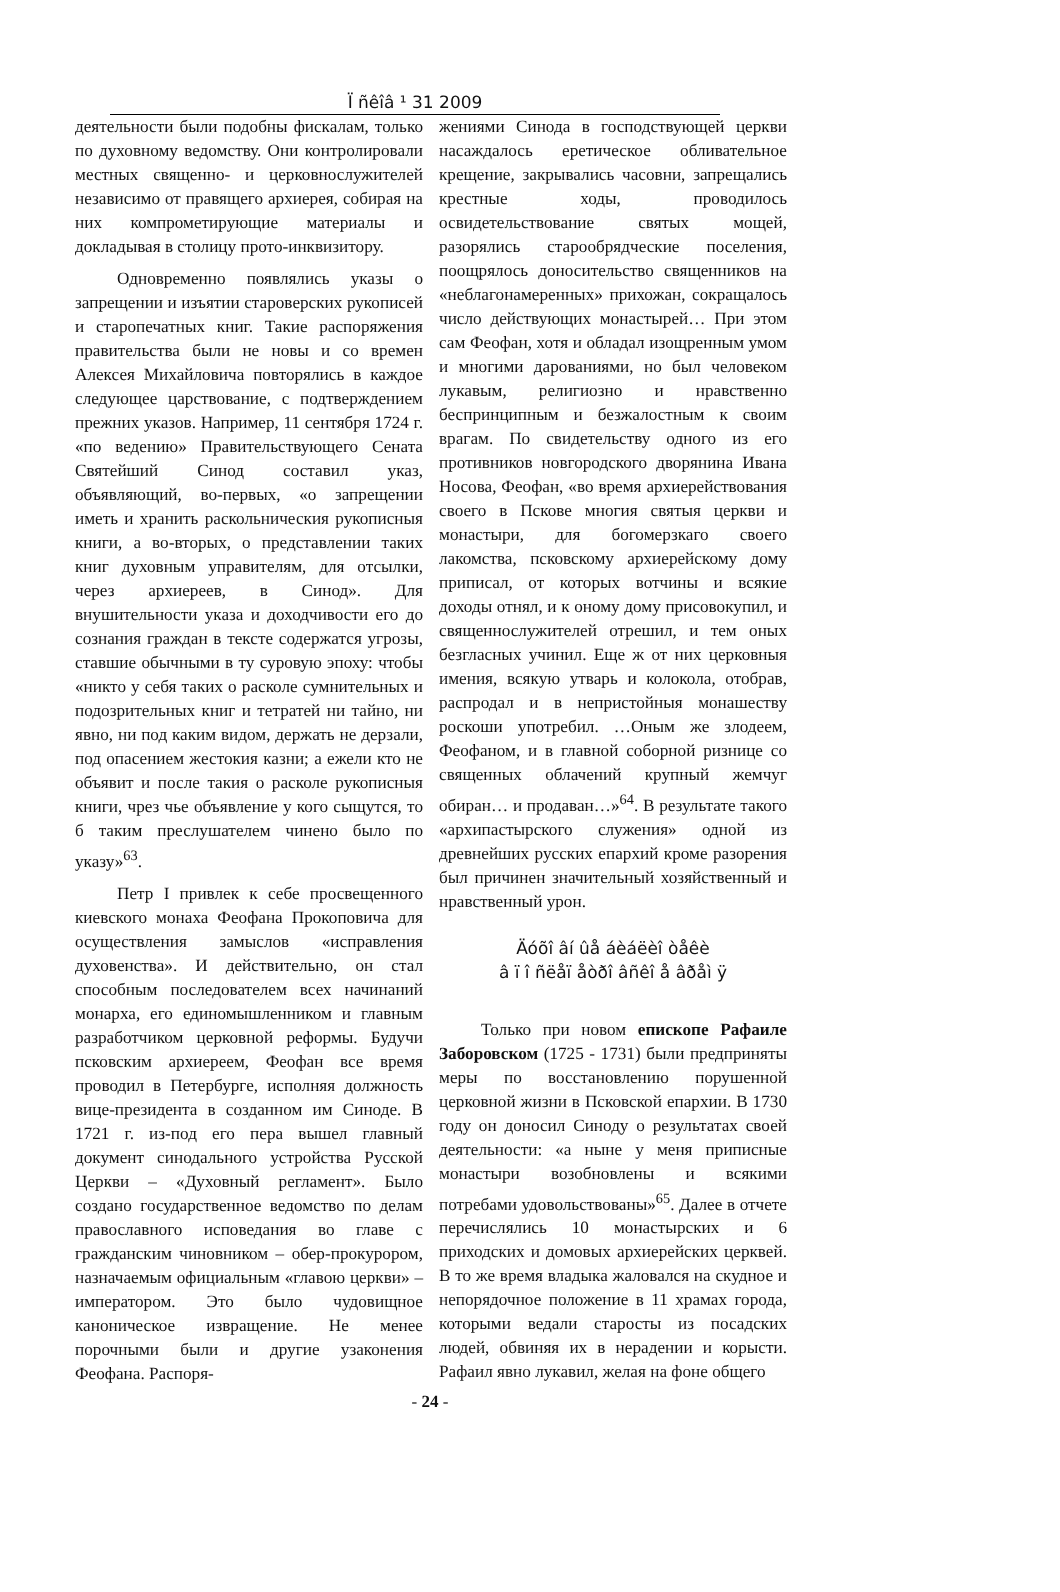Ї ñêîâ ¹ 31 2009
деятельности были подобны фискалам, только по духовному ведомству. Они контролировали местных священно- и церковнослужителей независимо от правящего архиерея, собирая на них компрометирующие материалы и докладывая в столицу прото-инквизитору.
Одновременно появлялись указы о запрещении и изъятии староверских рукописей и старопечатных книг. Такие распоряжения правительства были не новы и со времен Алексея Михайловича повторялись в каждое следующее царствование, с подтверждением прежних указов. Например, 11 сентября 1724 г. «по ведению» Правительствующего Сената Святейший Синод составил указ, объявляющий, во-первых, «о запрещении иметь и хранить раскольническия рукописныя книги, а во-вторых, о представлении таких книг духовным управителям, для отсылки, через архиереев, в Синод». Для внушительности указа и доходчивости его до сознания граждан в тексте содержатся угрозы, ставшие обычными в ту суровую эпоху: чтобы «никто у себя таких о расколе сумнительных и подозрительных книг и тетратей ни тайно, ни явно, ни под каким видом, держать не дерзали, под опасением жестокия казни; а ежели кто не объявит и после такия о расколе рукописныя книги, чрез чье объявление у кого сыщутся, то б таким преслушателем чинено было по указу»<sup>63</sup>.
Петр I привлек к себе просвещенного киевского монаха Феофана Прокоповича для осуществления замыслов «исправления духовенства». И действительно, он стал способным последователем всех начинаний монарха, его единомышленником и главным разработчиком церковной реформы. Будучи псковским архиереем, Феофан все время проводил в Петербурге, исполняя должность вице-президента в созданном им Синоде. В 1721 г. из-под его пера вышел главный документ синодального устройства Русской Церкви – «Духовный регламент». Было создано государственное ведомство по делам православного исповедания во главе с гражданским чиновником – обер-прокурором, назначаемым официальным «главою церкви» – императором. Это было чудовищное каноническое извращение. Не менее порочными были и другие узаконения Феофана. Распоря-
жениями Синода в господствующей церкви насаждалось еретическое обливательное крещение, закрывались часовни, запрещались крестные ходы, проводилось освидетельствование святых мощей, разорялись старообрядческие поселения, поощрялось доносительство священников на «неблагонамеренных» прихожан, сокращалось число действующих монастырей… При этом сам Феофан, хотя и обладал изощренным умом и многими дарованиями, но был человеком лукавым, религиозно и нравственно беспринципным и безжалостным к своим врагам. По свидетельству одного из его противников новгородского дворянина Ивана Носова, Феофан, «во время архиерействования своего в Пскове многия святыя церкви и монастыри, для богомерзкаго своего лакомства, псковскому архиерейскому дому приписал, от которых вотчины и всякие доходы отнял, и к оному дому присовокупил, и священнослужителей отрешил, и тем оных безгласных учинил. Еще ж от них церковныя имения, всякую утварь и колокола, отобрав, распродал и в непристойныя монашеству роскоши употребил. …Оным же злодеем, Феофаном, и в главной соборной ризнице со священных облачений крупный жемчуг обиран… и продаван…»<sup>64</sup>. В результате такого «архипастырского служения» одной из древнейших русских епархий кроме разорения был причинен значительный хозяйственный и нравственный урон.
Äóõî âí ûå áèáëèî òåêè
â ï î ñëåï åòðî âñêî å âðåì ÿ
Только при новом епископе Рафаиле Заборовском (1725 - 1731) были предприняты меры по восстановлению порушенной церковной жизни в Псковской епархии. В 1730 году он доносил Синоду о результатах своей деятельности: «а ныне у меня приписные монастыри возобновлены и всякими потребами удовольствованы»<sup>65</sup>. Далее в отчете перечислялись 10 монастырских и 6 приходских и домовых архиерейских церквей. В то же время владыка жаловался на скудное и непорядочное положение в 11 храмах города, которыми ведали старосты из посадских людей, обвиняя их в нерадении и корысти. Рафаил явно лукавил, желая на фоне общего
- 24 -